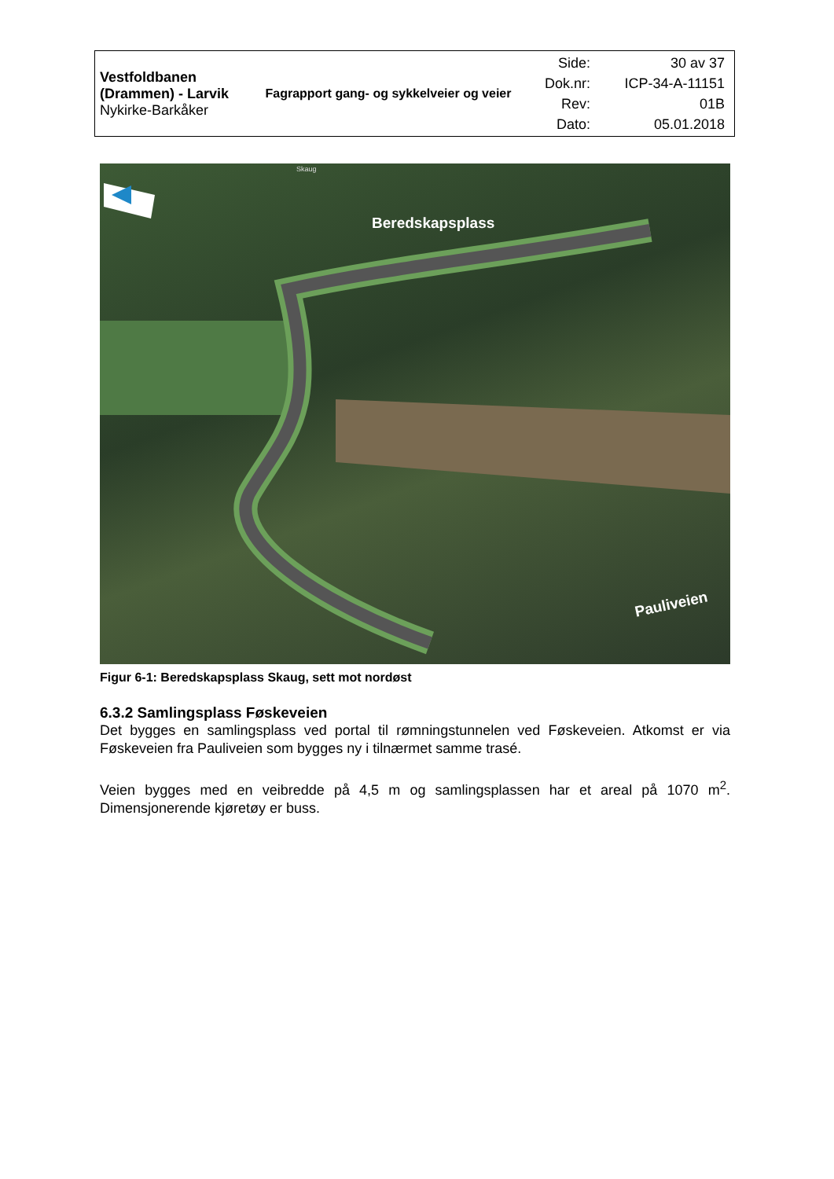| Vestfoldbanen (Drammen) - Larvik Nykirke-Barkåker | Fagrapport gang- og sykkelveier og veier | / Side: / 30 av 37 / / Dok.nr: / ICP-34-A-11151 / / Rev: / 01B / / Dato: / 05.01.2018 / |
Beredskapsplass
Pauliveien
Skaug
Figur 6-1: Beredskapsplass Skaug, sett mot nordøst
6.3.2 Samlingsplass Føskeveien
Det bygges en samlingsplass ved portal til rømningstunnelen ved Føskeveien. Atkomst er via Føskeveien fra Pauliveien som bygges ny i tilnærmet samme trasé.
Veien bygges med en veibredde på 4,5 m og samlingsplassen har et areal på 1070 m<sup>2</sup>. Dimensjonerende kjøretøy er buss.